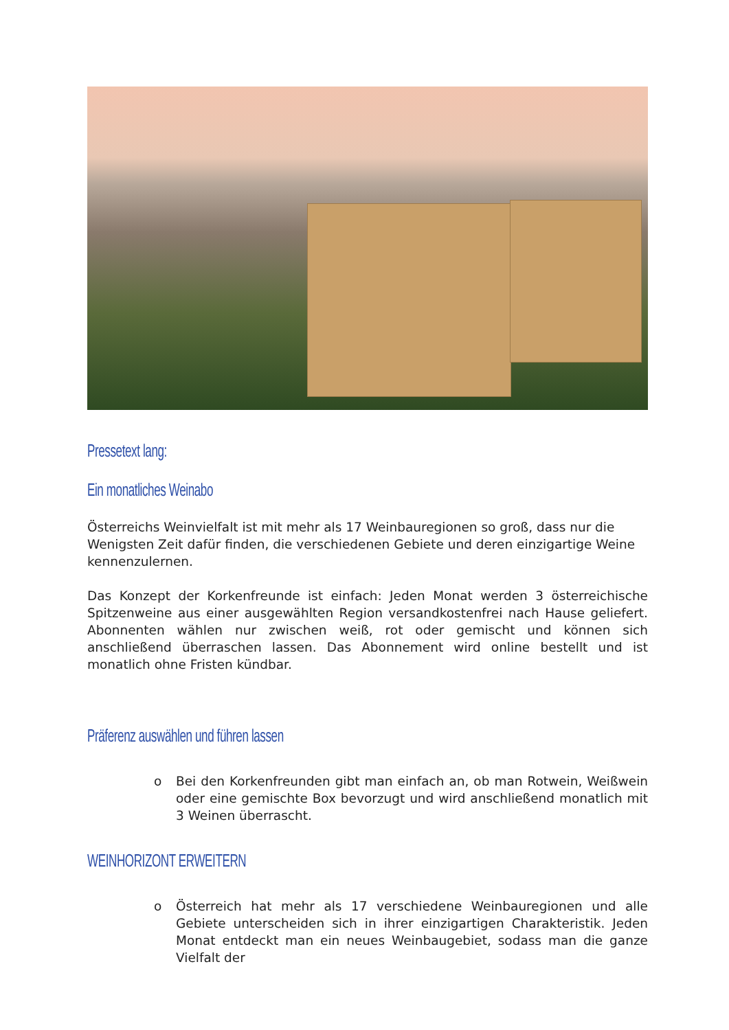Pressetext lang:
Ein monatliches Weinabo
Österreichs Weinvielfalt ist mit mehr als 17 Weinbauregionen so groß, dass nur die Wenigsten Zeit dafür finden, die verschiedenen Gebiete und deren einzigartige Weine kennenzulernen.
Das Konzept der Korkenfreunde ist einfach: Jeden Monat werden 3 österreichische Spitzenweine aus einer ausgewählten Region versandkostenfrei nach Hause geliefert. Abonnenten wählen nur zwischen weiß, rot oder gemischt und können sich anschließend überraschen lassen. Das Abonnement wird online bestellt und ist monatlich ohne Fristen kündbar.
Präferenz auswählen und führen lassen
o Bei den Korkenfreunden gibt man einfach an, ob man Rotwein, Weißwein oder eine gemischte Box bevorzugt und wird anschließend monatlich mit 3 Weinen überrascht.
WEINHORIZONT ERWEITERN
o Österreich hat mehr als 17 verschiedene Weinbauregionen und alle Gebiete unterscheiden sich in ihrer einzigartigen Charakteristik. Jeden Monat entdeckt man ein neues Weinbaugebiet, sodass man die ganze Vielfalt der